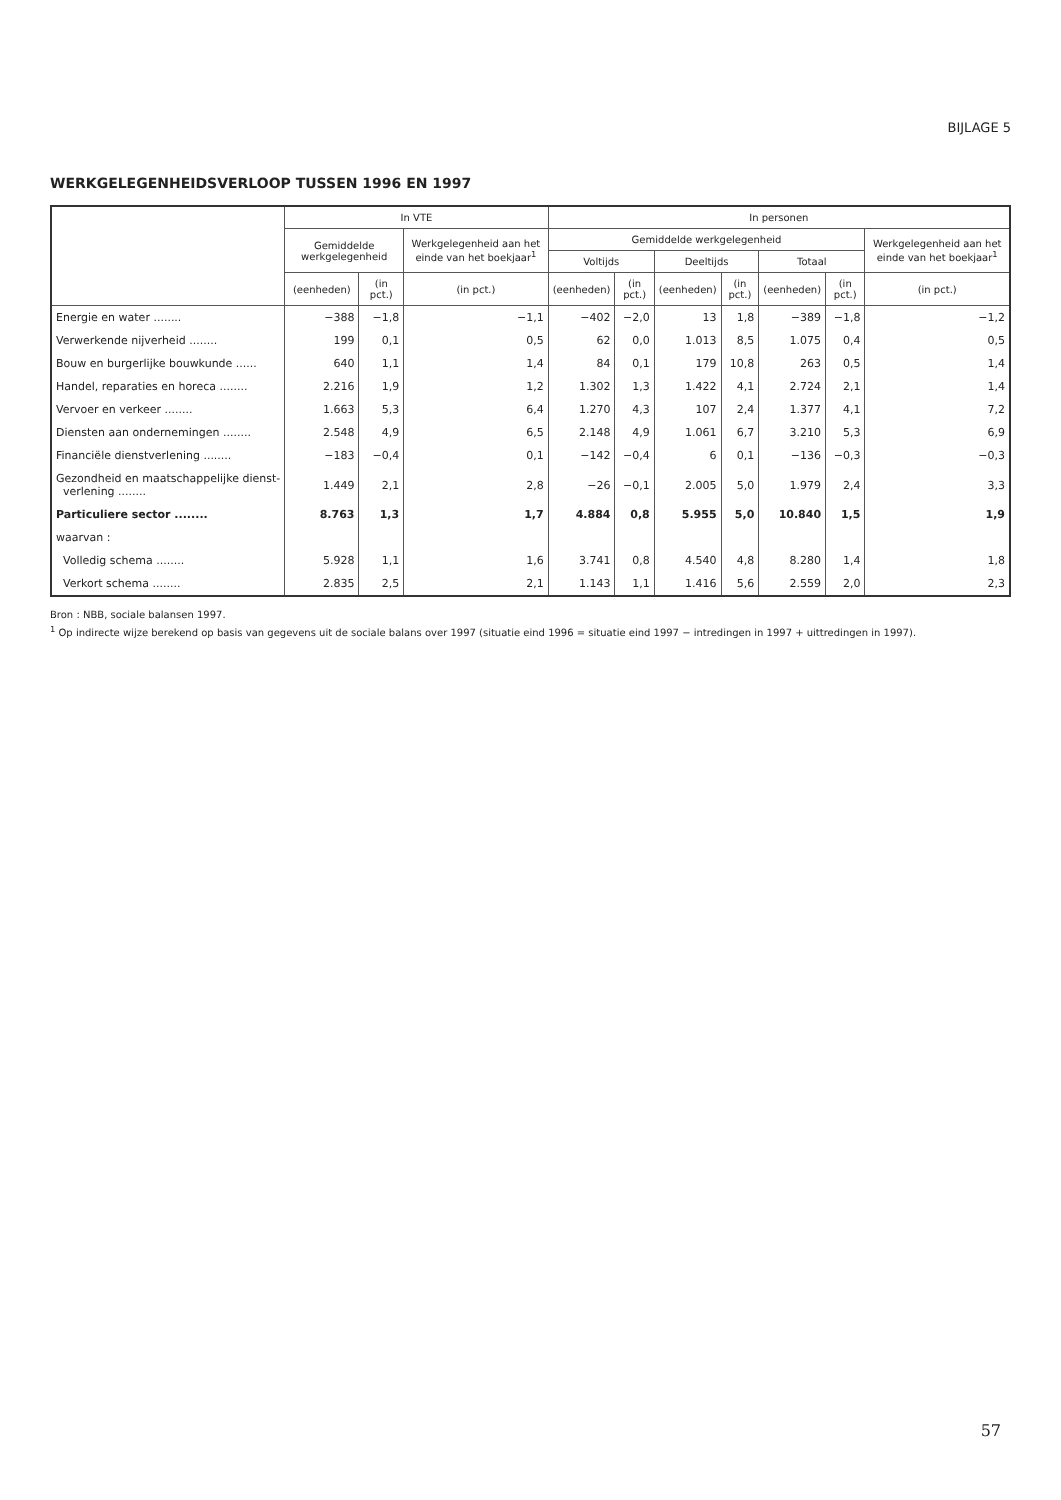BIJLAGE 5
WERKGELEGENHEIDSVERLOOP TUSSEN 1996 EN 1997
| | In VTE | | | In personen | | | | | | |
| --- | --- | --- | --- | --- | --- | --- | --- | --- | --- | --- |
| | Gemiddelde werkgelegenheid | | Werkgelegenheid aan het einde van het boekjaar<sup>1</sup> | Gemiddelde werkgelegenheid | | | | | | Werkgelegenheid aan het einde van het boekjaar<sup>1</sup> |
| | | | | Voltijds | | Deeltijds | | Totaal | | |
| | (eenheden) | (in pct.) | (in pct.) | (eenheden) | (in pct.) | (eenheden) | (in pct.) | (eenheden) | (in pct.) | (in pct.) |
| Energie en water ........ | −388 | −1,8 | −1,1 | −402 | −2,0 | 13 | 1,8 | −389 | −1,8 | −1,2 |
| Verwerkende nijverheid ........ | 199 | 0,1 | 0,5 | 62 | 0,0 | 1.013 | 8,5 | 1.075 | 0,4 | 0,5 |
| Bouw en burgerlijke bouwkunde ...... | 640 | 1,1 | 1,4 | 84 | 0,1 | 179 | 10,8 | 263 | 0,5 | 1,4 |
| Handel, reparaties en horeca ........ | 2.216 | 1,9 | 1,2 | 1.302 | 1,3 | 1.422 | 4,1 | 2.724 | 2,1 | 1,4 |
| Vervoer en verkeer ........ | 1.663 | 5,3 | 6,4 | 1.270 | 4,3 | 107 | 2,4 | 1.377 | 4,1 | 7,2 |
| Diensten aan ondernemingen ........ | 2.548 | 4,9 | 6,5 | 2.148 | 4,9 | 1.061 | 6,7 | 3.210 | 5,3 | 6,9 |
| Financiële dienstverlening ........ | −183 | −0,4 | 0,1 | −142 | −0,4 | 6 | 0,1 | −136 | −0,3 | −0,3 |
| Gezondheid en maatschappelijke dienst- verlening ........ | 1.449 | 2,1 | 2,8 | −26 | −0,1 | 2.005 | 5,0 | 1.979 | 2,4 | 3,3 |
| Particuliere sector ........ | 8.763 | 1,3 | 1,7 | 4.884 | 0,8 | 5.955 | 5,0 | 10.840 | 1,5 | 1,9 |
| waarvan : | | | | | | | | | | |
| Volledig schema ........ | 5.928 | 1,1 | 1,6 | 3.741 | 0,8 | 4.540 | 4,8 | 8.280 | 1,4 | 1,8 |
| Verkort schema ........ | 2.835 | 2,5 | 2,1 | 1.143 | 1,1 | 1.416 | 5,6 | 2.559 | 2,0 | 2,3 |
Bron : NBB, sociale balansen 1997.
<sup>1</sup> Op indirecte wijze berekend op basis van gegevens uit de sociale balans over 1997 (situatie eind 1996 = situatie eind 1997 − intredingen in 1997 + uittredingen in 1997).
57